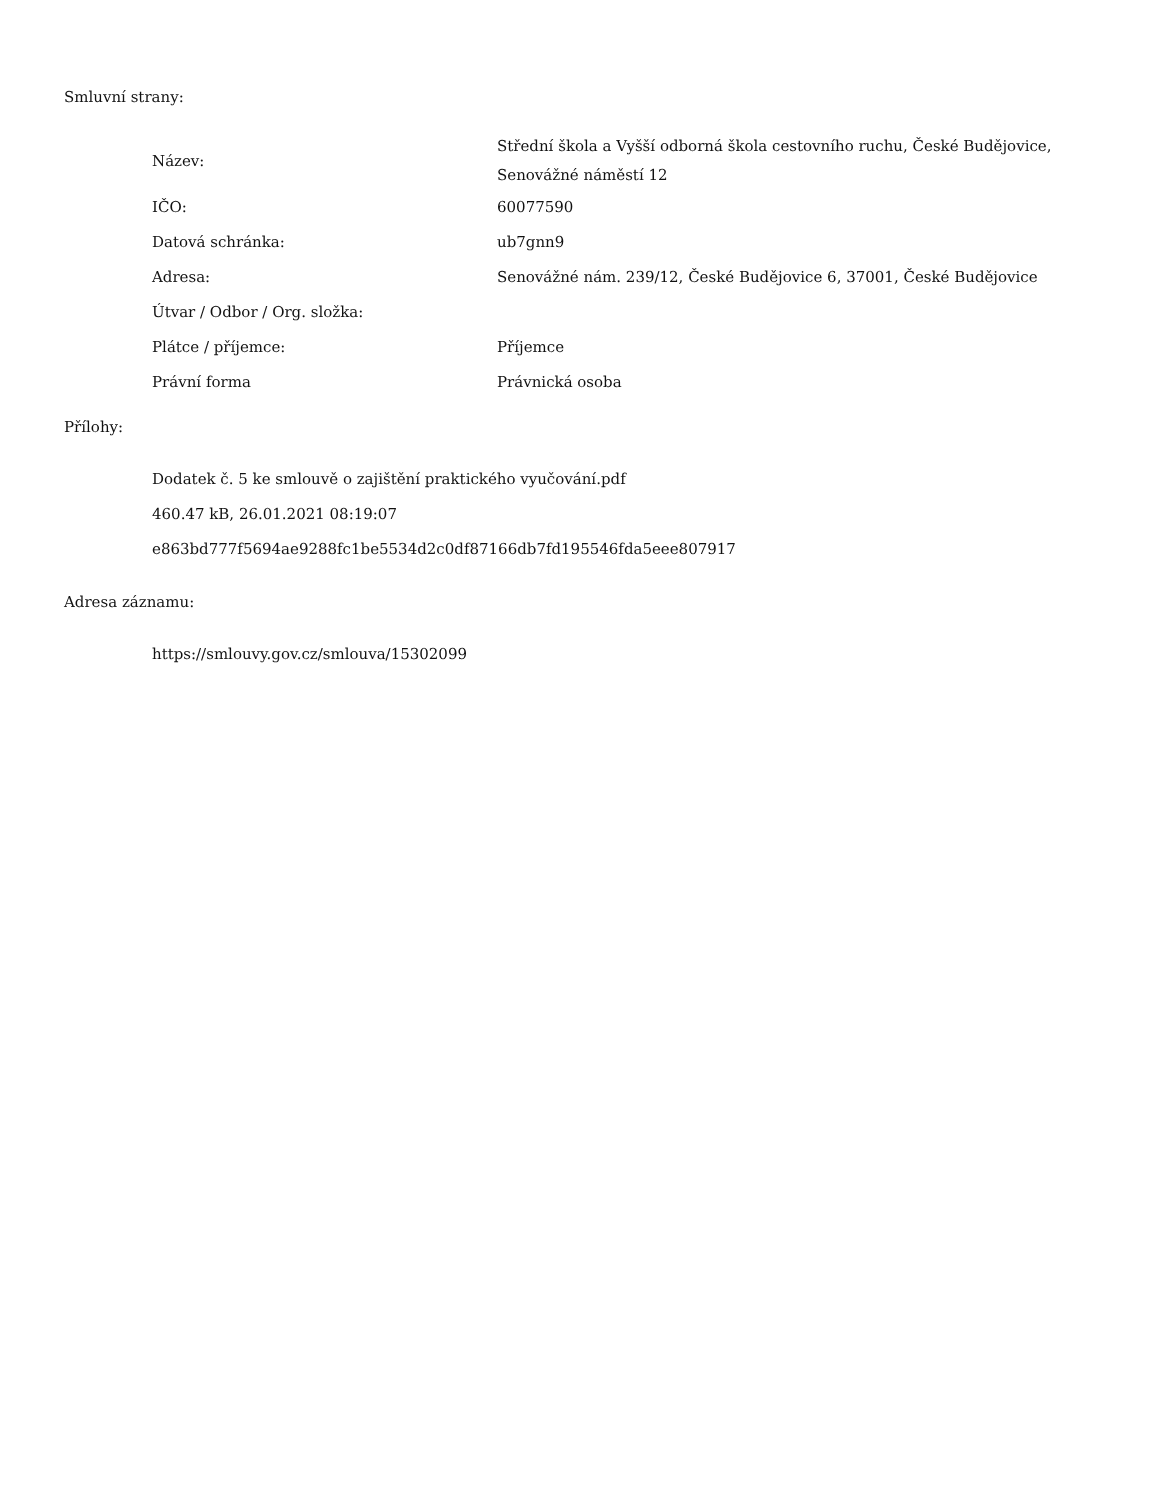Smluvní strany:
| Název: | Střední škola a Vyšší odborná škola cestovního ruchu, České Budějovice, Senovážné náměstí 12 |
| IČO: | 60077590 |
| Datová schránka: | ub7gnn9 |
| Adresa: | Senovážné nám. 239/12, České Budějovice 6, 37001, České Budějovice |
| Útvar / Odbor / Org. složka: | |
| Plátce / příjemce: | Příjemce |
| Právní forma | Právnická osoba |
Přílohy:
Dodatek č. 5 ke smlouvě o zajištění praktického vyučování.pdf
460.47 kB, 26.01.2021 08:19:07
e863bd777f5694ae9288fc1be5534d2c0df87166db7fd195546fda5eee807917
Adresa záznamu:
https://smlouvy.gov.cz/smlouva/15302099